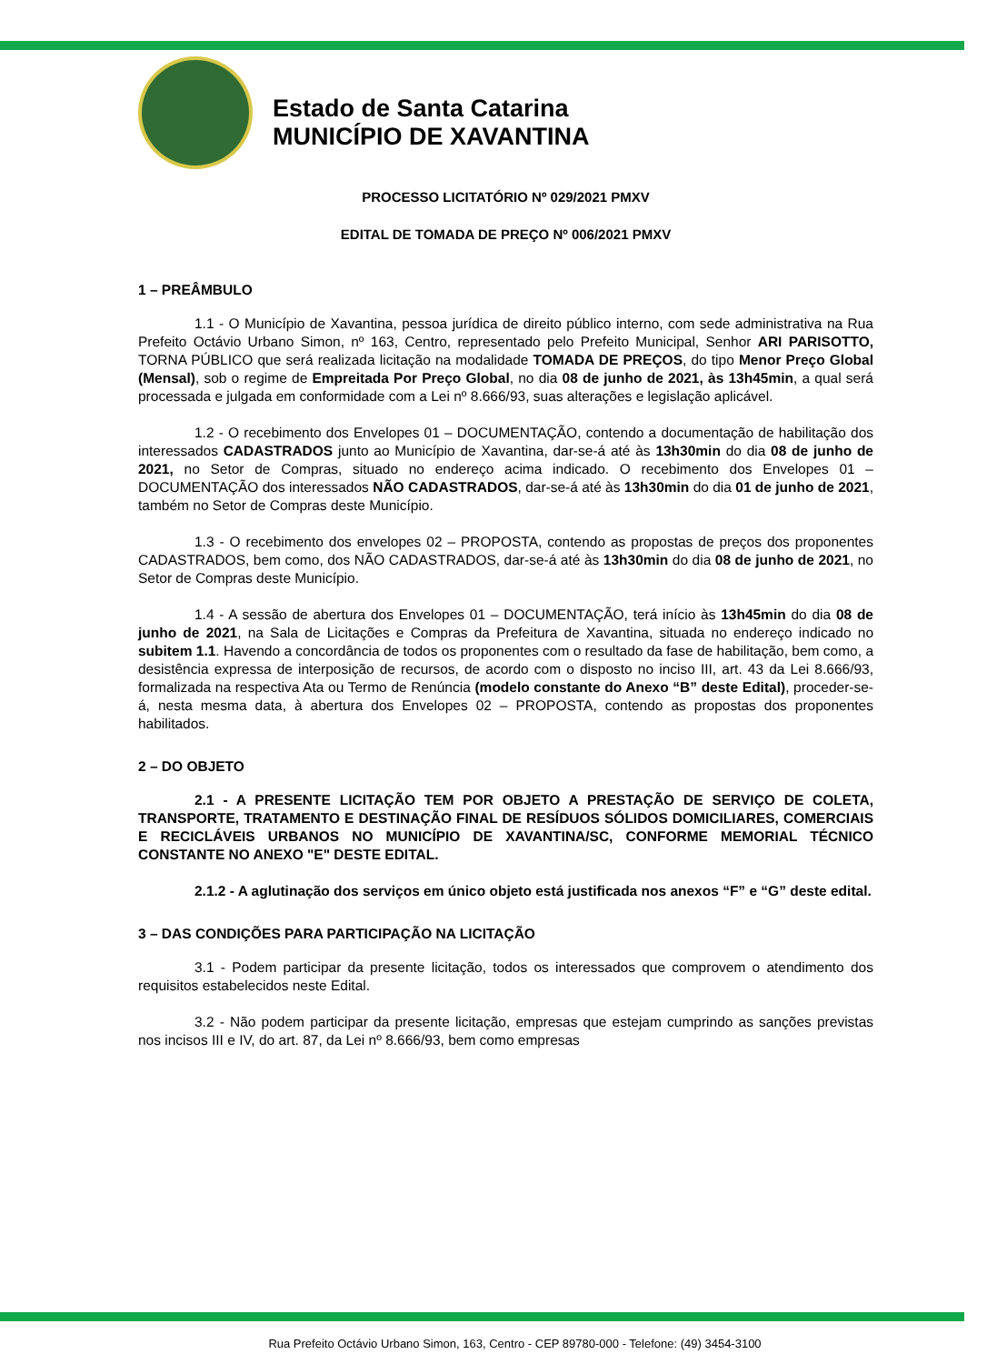Estado de Santa Catarina
MUNICÍPIO DE XAVANTINA
PROCESSO LICITATÓRIO Nº 029/2021 PMXV
EDITAL DE TOMADA DE PREÇO Nº 006/2021 PMXV
1 – PREÂMBULO
1.1 - O Município de Xavantina, pessoa jurídica de direito público interno, com sede administrativa na Rua Prefeito Octávio Urbano Simon, nº 163, Centro, representado pelo Prefeito Municipal, Senhor ARI PARISOTTO, TORNA PÚBLICO que será realizada licitação na modalidade TOMADA DE PREÇOS, do tipo Menor Preço Global (Mensal), sob o regime de Empreitada Por Preço Global, no dia 08 de junho de 2021, às 13h45min, a qual será processada e julgada em conformidade com a Lei nº 8.666/93, suas alterações e legislação aplicável.
1.2 - O recebimento dos Envelopes 01 – DOCUMENTAÇÃO, contendo a documentação de habilitação dos interessados CADASTRADOS junto ao Município de Xavantina, dar-se-á até às 13h30min do dia 08 de junho de 2021, no Setor de Compras, situado no endereço acima indicado. O recebimento dos Envelopes 01 – DOCUMENTAÇÃO dos interessados NÃO CADASTRADOS, dar-se-á até às 13h30min do dia 01 de junho de 2021, também no Setor de Compras deste Município.
1.3 - O recebimento dos envelopes 02 – PROPOSTA, contendo as propostas de preços dos proponentes CADASTRADOS, bem como, dos NÃO CADASTRADOS, dar-se-á até às 13h30min do dia 08 de junho de 2021, no Setor de Compras deste Município.
1.4 - A sessão de abertura dos Envelopes 01 – DOCUMENTAÇÃO, terá início às 13h45min do dia 08 de junho de 2021, na Sala de Licitações e Compras da Prefeitura de Xavantina, situada no endereço indicado no subitem 1.1. Havendo a concordância de todos os proponentes com o resultado da fase de habilitação, bem como, a desistência expressa de interposição de recursos, de acordo com o disposto no inciso III, art. 43 da Lei 8.666/93, formalizada na respectiva Ata ou Termo de Renúncia (modelo constante do Anexo “B” deste Edital), proceder-se-á, nesta mesma data, à abertura dos Envelopes 02 – PROPOSTA, contendo as propostas dos proponentes habilitados.
2 – DO OBJETO
2.1 - A PRESENTE LICITAÇÃO TEM POR OBJETO A PRESTAÇÃO DE SERVIÇO DE COLETA, TRANSPORTE, TRATAMENTO E DESTINAÇÃO FINAL DE RESÍDUOS SÓLIDOS DOMICILIARES, COMERCIAIS E RECICLÁVEIS URBANOS NO MUNICÍPIO DE XAVANTINA/SC, CONFORME MEMORIAL TÉCNICO CONSTANTE NO ANEXO "E" DESTE EDITAL.
2.1.2 - A aglutinação dos serviços em único objeto está justificada nos anexos “F” e “G” deste edital.
3 – DAS CONDIÇÕES PARA PARTICIPAÇÃO NA LICITAÇÃO
3.1 - Podem participar da presente licitação, todos os interessados que comprovem o atendimento dos requisitos estabelecidos neste Edital.
3.2 - Não podem participar da presente licitação, empresas que estejam cumprindo as sanções previstas nos incisos III e IV, do art. 87, da Lei nº 8.666/93, bem como empresas
Rua Prefeito Octávio Urbano Simon, 163, Centro - CEP 89780-000 - Telefone: (49) 3454-3100